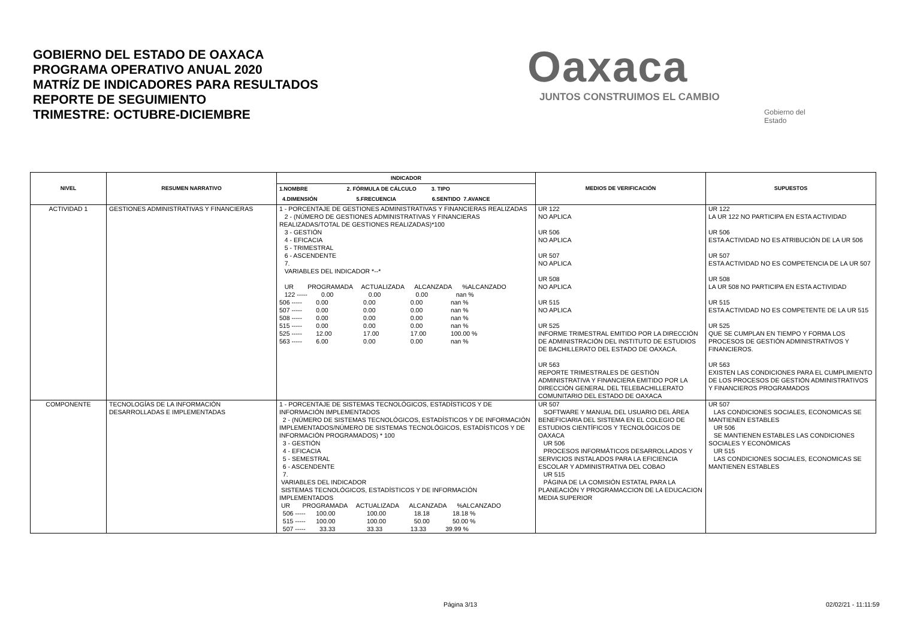GOBIERNO DEL ESTADO DE OAXACA
PROGRAMA OPERATIVO ANUAL 2020
MATRÍZ DE INDICADORES PARA RESULTADOS
REPORTE DE SEGUIMIENTO
TRIMESTRE: OCTUBRE-DICIEMBRE
Oaxaca
JUNTOS CONSTRUIMOS EL CAMBIO
Gobierno del Estado
| NIVEL | RESUMEN NARRATIVO | INDICADOR | MEDIOS DE VERIFICACIÓN | SUPUESTOS |
| --- | --- | --- | --- | --- |
| | | 1.NOMBRE 2. FÓRMULA DE CÁLCULO 3. TIPO 4.DIMENSIÓN 5.FRECUENCIA 6.SENTIDO 7.AVANCE | | |
| ACTIVIDAD 1 | GESTIONES ADMINISTRATIVAS Y FINANCIERAS | 1 - PORCENTAJE DE GESTIONES ADMINISTRATIVAS Y FINANCIERAS REALIZADAS 2 - (NÚMERO DE GESTIONES ADMINISTRATIVAS Y FINANCIERAS REALIZADAS/TOTAL DE GESTIONES REALIZADAS)*100 3 - GESTIÓN 4 - EFICACIA 5 - TRIMESTRAL 6 - ASCENDENTE 7. VARIABLES DEL INDICADOR *--* UR PROGRAMADA ACTUALIZADA ALCANZADA %ALCANZADO 122 ----- 0.00 0.00 0.00 nan % 506 ----- 0.00 0.00 0.00 nan % 507 ----- 0.00 0.00 0.00 nan % 508 ----- 0.00 0.00 0.00 nan % 515 ----- 0.00 0.00 0.00 nan % 525 ----- 12.00 17.00 17.00 100.00 % 563 ----- 6.00 0.00 0.00 nan % | UR 122 NO APLICA UR 506 NO APLICA UR 507 NO APLICA UR 508 NO APLICA UR 515 NO APLICA UR 525 INFORME TRIMESTRAL EMITIDO POR LA DIRECCIÓN DE ADMINISTRACIÓN DEL INSTITUTO DE ESTUDIOS DE BACHILLERATO DEL ESTADO DE OAXACA. UR 563 REPORTE TRIMESTRALES DE GESTIÓN ADMINISTRATIVA Y FINANCIERA EMITIDO POR LA DIRECCIÓN GENERAL DEL TELEBACHILLERATO COMUNITARIO DEL ESTADO DE OAXACA | UR 122 LA UR 122 NO PARTICIPA EN ESTA ACTIVIDAD UR 506 ESTA ACTIVIDAD NO ES ATRIBUCIÓN DE LA UR 506 UR 507 ESTA ACTIVIDAD NO ES COMPETENCIA DE LA UR 507 UR 508 LA UR 508 NO PARTICIPA EN ESTA ACTIVIDAD UR 515 ESTA ACTIVIDAD NO ES COMPETENTE DE LA UR 515 UR 525 QUE SE CUMPLAN EN TIEMPO Y FORMA LOS PROCESOS DE GESTIÓN ADMINISTRATIVOS Y FINANCIEROS. UR 563 EXISTEN LAS CONDICIONES PARA EL CUMPLIMIENTO DE LOS PROCESOS DE GESTIÓN ADMINISTRATIVOS Y FINANCIEROS PROGRAMADOS |
| COMPONENTE | TECNOLOGÍAS DE LA INFORMACIÓN DESARROLLADAS E IMPLEMENTADAS | 1 - PORCENTAJE DE SISTEMAS TECNOLÓGICOS, ESTADÍSTICOS Y DE INFORMACIÓN IMPLEMENTADOS 2 - (NÚMERO DE SISTEMAS TECNOLÓGICOS, ESTADÍSTICOS Y DE INFORMACIÓN IMPLEMENTADOS/NÚMERO DE SISTEMAS TECNOLÓGICOS, ESTADÍSTICOS Y DE INFORMACIÓN PROGRAMADOS) * 100 3 - GESTIÓN 4 - EFICACIA 5 - SEMESTRAL 6 - ASCENDENTE 7. VARIABLES DEL INDICADOR SISTEMAS TECNOLÓGICOS, ESTADÍSTICOS Y DE INFORMACIÓN IMPLEMENTADOS UR PROGRAMADA ACTUALIZADA ALCANZADA %ALCANZADO 506 ----- 100.00 100.00 18.18 18.18 % 515 ----- 100.00 100.00 50.00 50.00 % 507 ----- 33.33 33.33 13.33 39.99 % | UR 507 SOFTWARE Y MANUAL DEL USUARIO DEL ÁREA BENEFICIARIA DEL SISTEMA EN EL COLEGIO DE ESTUDIOS CIENTÍFICOS Y TECNOLÓGICOS DE OAXACA UR 506 PROCESOS INFORMÁTICOS DESARROLLADOS Y SERVICIOS INSTALADOS PARA LA EFICIENCIA ESCOLAR Y ADMINISTRATIVA DEL COBAO UR 515 PÁGINA DE LA COMISIÓN ESTATAL PARA LA PLANEACIÓN Y PROGRAMACCION DE LA EDUCACION MEDIA SUPERIOR | UR 507 LAS CONDICIONES SOCIALES, ECONOMICAS SE MANTIENEN ESTABLES UR 506 SE MANTIENEN ESTABLES LAS CONDICIONES SOCIALES Y ECONÓMICAS UR 515 LAS CONDICIONES SOCIALES, ECONOMICAS SE MANTIENEN ESTABLES |
Página 3/13 02/02/21 - 11:11:59